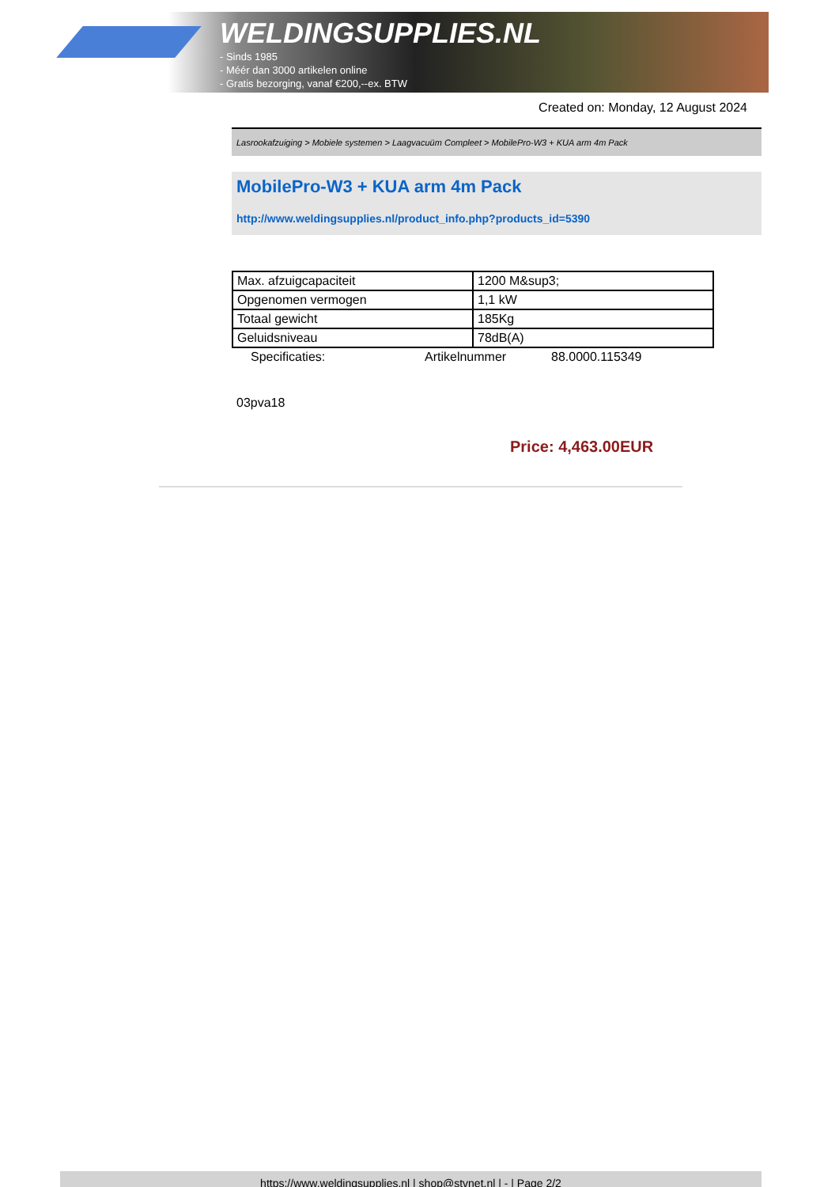WELDINGSUPPLIES.NL
- Sinds 1985
- Méér dan 3000 artikelen online
- Gratis bezorging, vanaf €200,--ex. BTW
Created on: Monday, 12 August 2024
Lasrookafzuiging > Mobiele systemen > Laagvacuüm Compleet > MobilePro-W3 + KUA arm 4m Pack
MobilePro-W3 + KUA arm 4m Pack
http://www.weldingsupplies.nl/product_info.php?products_id=5390
| Max. afzuigcapaciteit | 1200 M&sup3; |
| Opgenomen vermogen | 1,1 kW |
| Totaal gewicht | 185Kg |
| Geluidsniveau | 78dB(A) |
Specificaties: Artikelnummer 88.0000.115349
03pva18
Price: 4,463.00EUR
https://www.weldingsupplies.nl | shop@stvnet.nl | - | Page 2/2